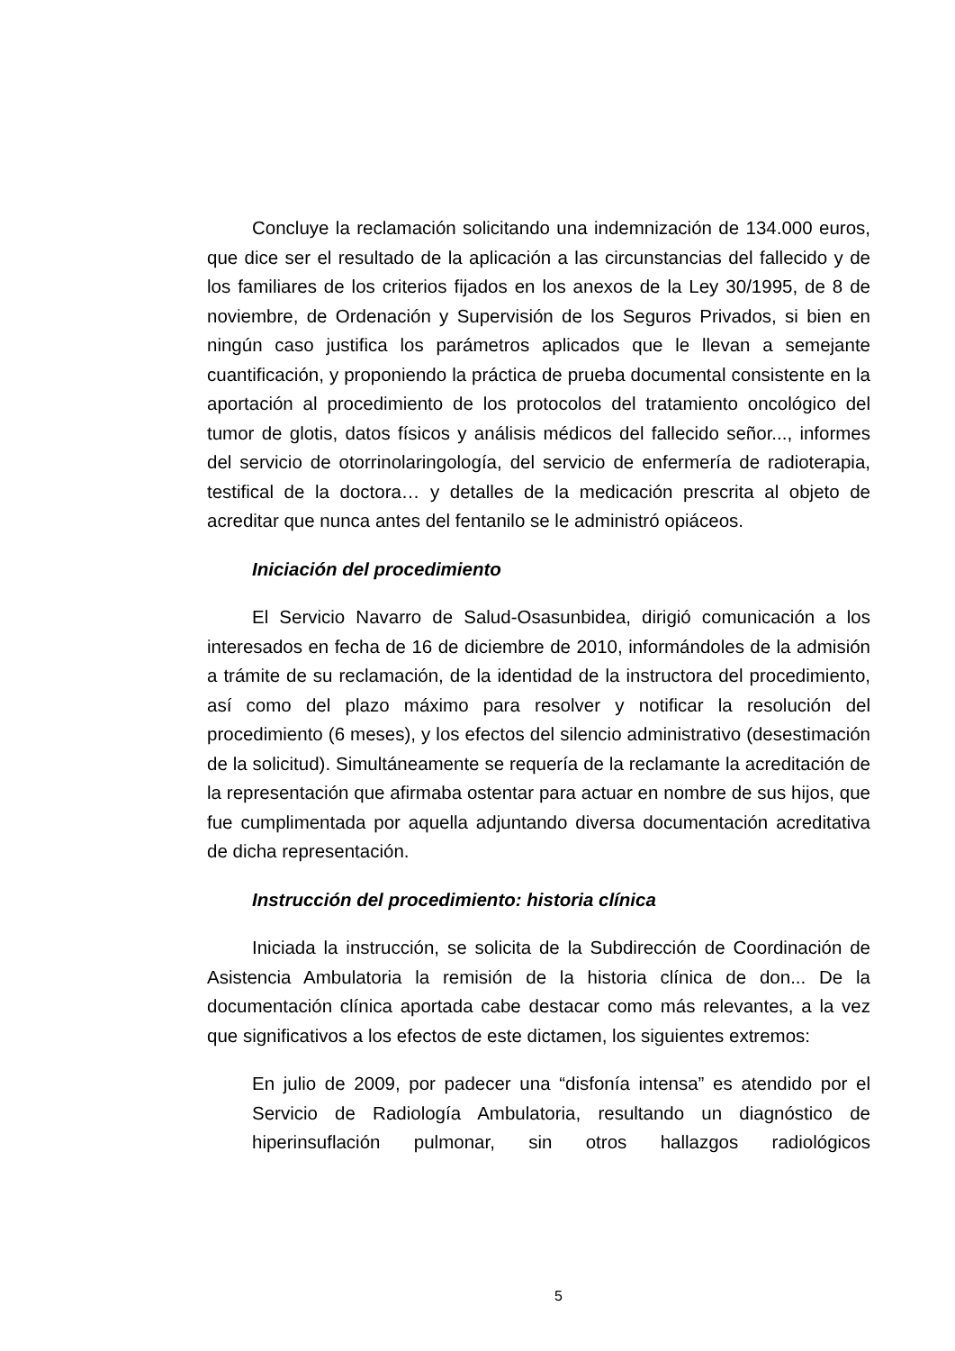Concluye la reclamación solicitando una indemnización de 134.000 euros, que dice ser el resultado de la aplicación a las circunstancias del fallecido y de los familiares de los criterios fijados en los anexos de la Ley 30/1995, de 8 de noviembre, de Ordenación y Supervisión de los Seguros Privados, si bien en ningún caso justifica los parámetros aplicados que le llevan a semejante cuantificación, y proponiendo la práctica de prueba documental consistente en la aportación al procedimiento de los protocolos del tratamiento oncológico del tumor de glotis, datos físicos y análisis médicos del fallecido señor..., informes del servicio de otorrinolaringología, del servicio de enfermería de radioterapia, testifical de la doctora… y detalles de la medicación prescrita al objeto de acreditar que nunca antes del fentanilo se le administró opiáceos.
Iniciación del procedimiento
El Servicio Navarro de Salud-Osasunbidea, dirigió comunicación a los interesados en fecha de 16 de diciembre de 2010, informándoles de la admisión a trámite de su reclamación, de la identidad de la instructora del procedimiento, así como del plazo máximo para resolver y notificar la resolución del procedimiento (6 meses), y los efectos del silencio administrativo (desestimación de la solicitud). Simultáneamente se requería de la reclamante la acreditación de la representación que afirmaba ostentar para actuar en nombre de sus hijos, que fue cumplimentada por aquella adjuntando diversa documentación acreditativa de dicha representación.
Instrucción del procedimiento: historia clínica
Iniciada la instrucción, se solicita de la Subdirección de Coordinación de Asistencia Ambulatoria la remisión de la historia clínica de don... De la documentación clínica aportada cabe destacar como más relevantes, a la vez que significativos a los efectos de este dictamen, los siguientes extremos:
En julio de 2009, por padecer una “disfonía intensa” es atendido por el Servicio de Radiología Ambulatoria, resultando un diagnóstico de hiperinsuflación pulmonar, sin otros hallazgos radiológicos
5